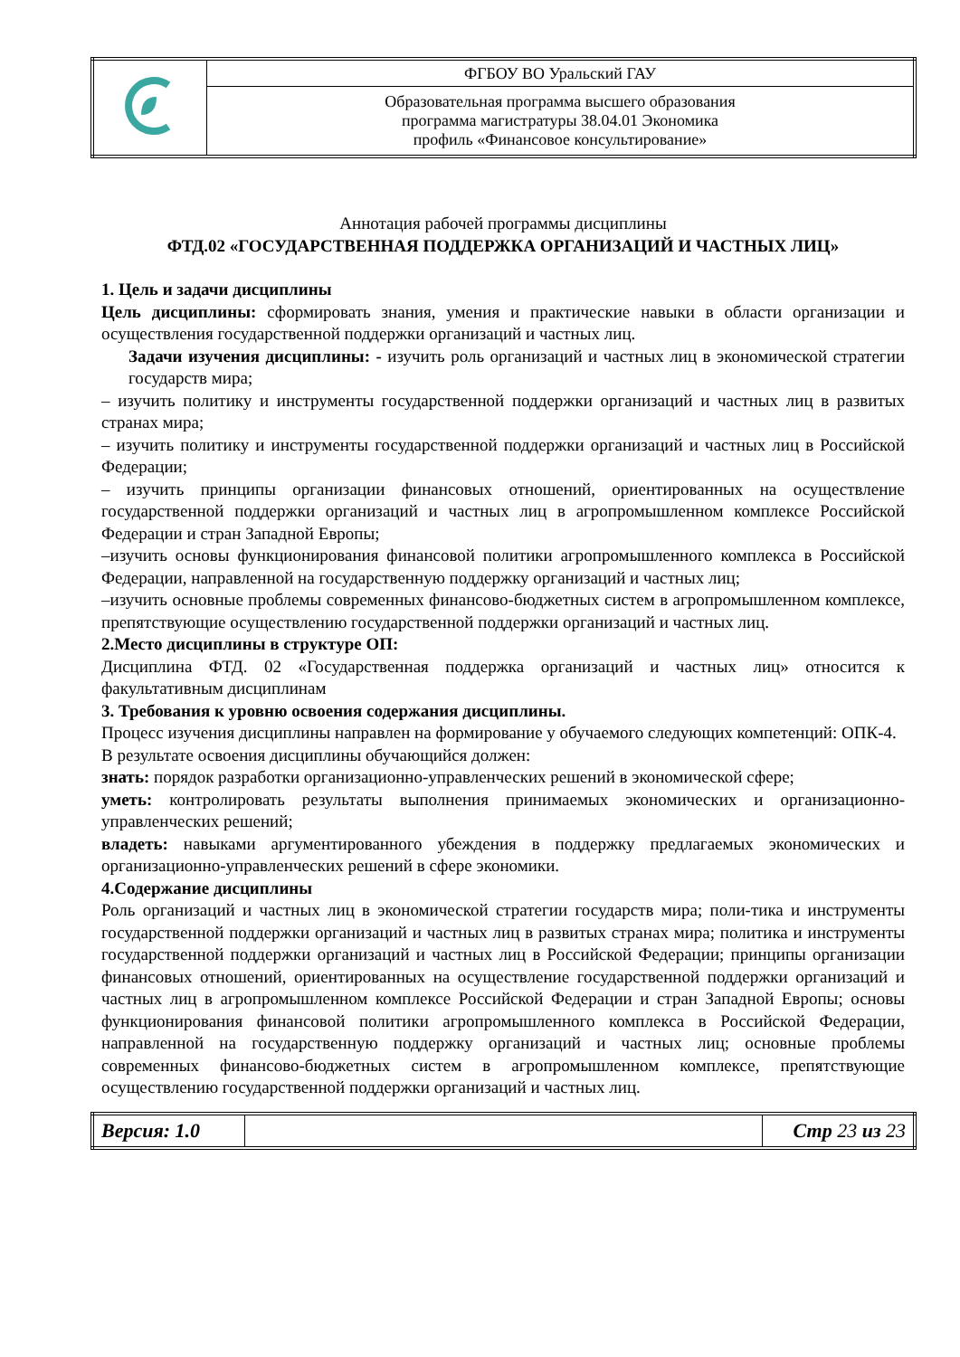| | ФГБОУ ВО Уральский ГАУ |
| | Образовательная программа высшего образования программа магистратуры 38.04.01 Экономика профиль «Финансовое консультирование» |
Аннотация рабочей программы дисциплины
ФТД.02 «ГОСУДАРСТВЕННАЯ ПОДДЕРЖКА ОРГАНИЗАЦИЙ И ЧАСТНЫХ ЛИЦ»
1. Цель и задачи дисциплины
Цель дисциплины: сформировать знания, умения и практические навыки в области организации и осуществления государственной поддержки организаций и частных лиц.
Задачи изучения дисциплины: - изучить роль организаций и частных лиц в экономической стратегии государств мира;
– изучить политику и инструменты государственной поддержки организаций и частных лиц в развитых странах мира;
– изучить политику и инструменты государственной поддержки организаций и частных лиц в Российской Федерации;
– изучить принципы организации финансовых отношений, ориентированных на осуществление государственной поддержки организаций и частных лиц в агропромышленном комплексе Российской Федерации и стран Западной Европы;
–изучить основы функционирования финансовой политики агропромышленного комплекса в Российской Федерации, направленной на государственную поддержку организаций и частных лиц;
–изучить основные проблемы современных финансово-бюджетных систем в агропромышленном комплексе, препятствующие осуществлению государственной поддержки организаций и частных лиц.
2.Место дисциплины в структуре ОП:
Дисциплина ФТД. 02 «Государственная поддержка организаций и частных лиц» относится к факультативным дисциплинам
3. Требования к уровню освоения содержания дисциплины.
Процесс изучения дисциплины направлен на формирование у обучаемого следующих компетенций: ОПК-4.
В результате освоения дисциплины обучающийся должен:
знать: порядок разработки организационно-управленческих решений в экономической сфере;
уметь: контролировать результаты выполнения принимаемых экономических и организационно-управленческих решений;
владеть: навыками аргументированного убеждения в поддержку предлагаемых экономических и организационно-управленческих решений в сфере экономики.
4.Содержание дисциплины
Роль организаций и частных лиц в экономической стратегии государств мира; поли-тика и инструменты государственной поддержки организаций и частных лиц в развитых странах мира; политика и инструменты государственной поддержки организаций и частных лиц в Российской Федерации; принципы организации финансовых отношений, ориентированных на осуществление государственной поддержки организаций и частных лиц в агропромышленном комплексе Российской Федерации и стран Западной Европы; основы функционирования финансовой политики агропромышленного комплекса в Российской Федерации, направленной на государственную поддержку организаций и частных лиц; основные проблемы современных финансово-бюджетных систем в агропромышленном комплексе, препятствующие осуществлению государственной поддержки организаций и частных лиц.
| Версия: 1.0 | | Стр 23 из 23 |